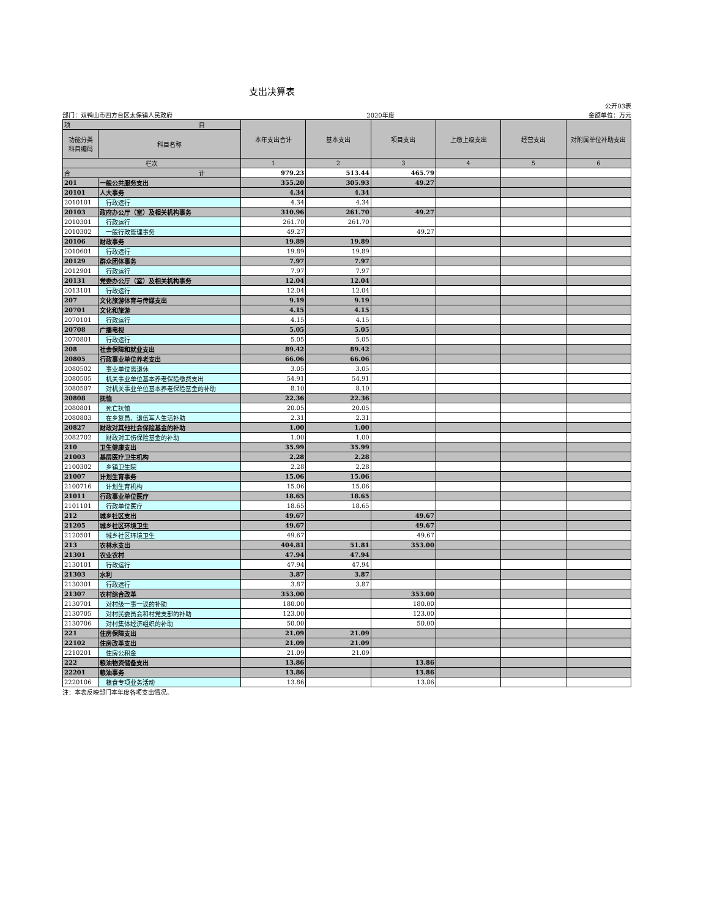支出决算表
公开03表
部门：双鸭山市四方台区太保镇人民政府 2020年度 金额单位：万元
| 项 目 | | 本年支出合计 | 基本支出 | 项目支出 | 上缴上级支出 | 经营支出 | 对附属单位补助支出 |
| --- | --- | --- | --- | --- | --- | --- | --- |
| 功能分类 科目编码 | 科目名称 | | | | | | |
| 栏次 | | 1 | 2 | 3 | 4 | 5 | 6 |
| 合 计 | | 979.23 | 513.44 | 465.79 | | | |
| 201 | 一般公共服务支出 | 355.20 | 305.93 | 49.27 | | | |
| 20101 | 人大事务 | 4.34 | 4.34 | | | | |
| 2010101 | 行政运行 | 4.34 | 4.34 | | | | |
| 20103 | 政府办公厅（室）及相关机构事务 | 310.96 | 261.70 | 49.27 | | | |
| 2010301 | 行政运行 | 261.70 | 261.70 | | | | |
| 2010302 | 一般行政管理事务 | 49.27 | | 49.27 | | | |
| 20106 | 财政事务 | 19.89 | 19.89 | | | | |
| 2010601 | 行政运行 | 19.89 | 19.89 | | | | |
| 20129 | 群众团体事务 | 7.97 | 7.97 | | | | |
| 2012901 | 行政运行 | 7.97 | 7.97 | | | | |
| 20131 | 党委办公厅（室）及相关机构事务 | 12.04 | 12.04 | | | | |
| 2013101 | 行政运行 | 12.04 | 12.04 | | | | |
| 207 | 文化旅游体育与传媒支出 | 9.19 | 9.19 | | | | |
| 20701 | 文化和旅游 | 4.15 | 4.15 | | | | |
| 2070101 | 行政运行 | 4.15 | 4.15 | | | | |
| 20708 | 广播电视 | 5.05 | 5.05 | | | | |
| 2070801 | 行政运行 | 5.05 | 5.05 | | | | |
| 208 | 社会保障和就业支出 | 89.42 | 89.42 | | | | |
| 20805 | 行政事业单位养老支出 | 66.06 | 66.06 | | | | |
| 2080502 | 事业单位离退休 | 3.05 | 3.05 | | | | |
| 2080505 | 机关事业单位基本养老保险缴费支出 | 54.91 | 54.91 | | | | |
| 2080507 | 对机关事业单位基本养老保险基金的补助 | 8.10 | 8.10 | | | | |
| 20808 | 抚恤 | 22.36 | 22.36 | | | | |
| 2080801 | 死亡抚恤 | 20.05 | 20.05 | | | | |
| 2080803 | 在乡复员、退伍军人生活补助 | 2.31 | 2.31 | | | | |
| 20827 | 财政对其他社会保险基金的补助 | 1.00 | 1.00 | | | | |
| 2082702 | 财政对工伤保险基金的补助 | 1.00 | 1.00 | | | | |
| 210 | 卫生健康支出 | 35.99 | 35.99 | | | | |
| 21003 | 基层医疗卫生机构 | 2.28 | 2.28 | | | | |
| 2100302 | 乡镇卫生院 | 2.28 | 2.28 | | | | |
| 21007 | 计划生育事务 | 15.06 | 15.06 | | | | |
| 2100716 | 计划生育机构 | 15.06 | 15.06 | | | | |
| 21011 | 行政事业单位医疗 | 18.65 | 18.65 | | | | |
| 2101101 | 行政单位医疗 | 18.65 | 18.65 | | | | |
| 212 | 城乡社区支出 | 49.67 | | 49.67 | | | |
| 21205 | 城乡社区环境卫生 | 49.67 | | 49.67 | | | |
| 2120501 | 城乡社区环境卫生 | 49.67 | | 49.67 | | | |
| 213 | 农林水支出 | 404.81 | 51.81 | 353.00 | | | |
| 21301 | 农业农村 | 47.94 | 47.94 | | | | |
| 2130101 | 行政运行 | 47.94 | 47.94 | | | | |
| 21303 | 水利 | 3.87 | 3.87 | | | | |
| 2130301 | 行政运行 | 3.87 | 3.87 | | | | |
| 21307 | 农村综合改革 | 353.00 | | 353.00 | | | |
| 2130701 | 对村级一事一议的补助 | 180.00 | | 180.00 | | | |
| 2130705 | 对村民委员会和村党支部的补助 | 123.00 | | 123.00 | | | |
| 2130706 | 对村集体经济组织的补助 | 50.00 | | 50.00 | | | |
| 221 | 住房保障支出 | 21.09 | 21.09 | | | | |
| 22102 | 住房改革支出 | 21.09 | 21.09 | | | | |
| 2210201 | 住房公积金 | 21.09 | 21.09 | | | | |
| 222 | 粮油物资储备支出 | 13.86 | | 13.86 | | | |
| 22201 | 粮油事务 | 13.86 | | 13.86 | | | |
| 2220106 | 粮食专项业务活动 | 13.86 | | 13.86 | | | |
注：本表反映部门本年度各项支出情况。